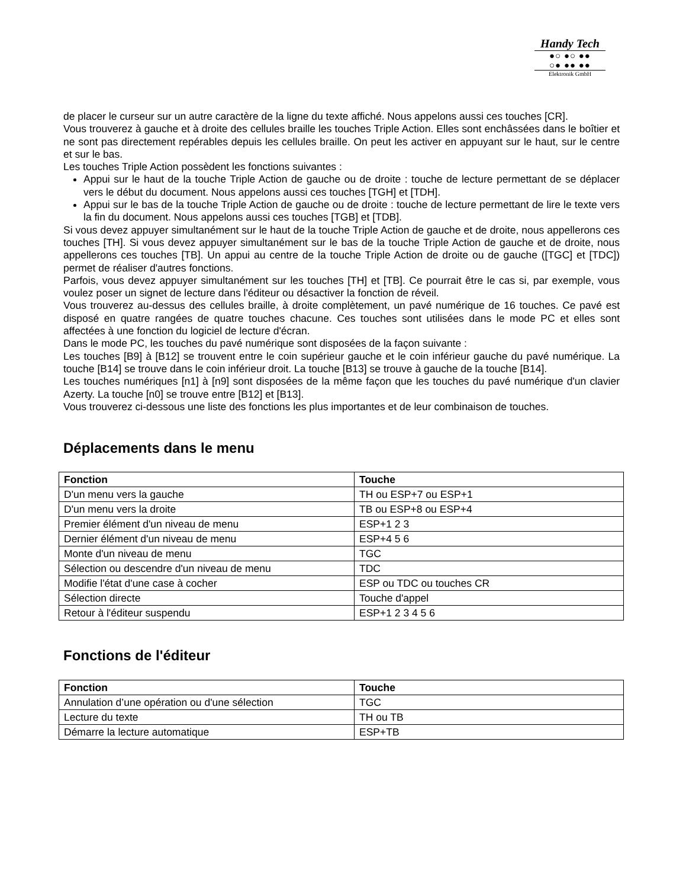Handy Tech
●○ ●○ ●●
○● ●● ●●
Elektronik GmbH
de placer le curseur sur un autre caractère de la ligne du texte affiché. Nous appelons aussi ces touches [CR].
Vous trouverez à gauche et à droite des cellules braille les touches Triple Action. Elles sont enchâssées dans le boîtier et ne sont pas directement repérables depuis les cellules braille. On peut les activer en appuyant sur le haut, sur le centre et sur le bas.
Les touches Triple Action possèdent les fonctions suivantes :
Appui sur le haut de la touche Triple Action de gauche ou de droite : touche de lecture permettant de se déplacer vers le début du document. Nous appelons aussi ces touches [TGH] et [TDH].
Appui sur le bas de la touche Triple Action de gauche ou de droite : touche de lecture permettant de lire le texte vers la fin du document. Nous appelons aussi ces touches [TGB] et [TDB].
Si vous devez appuyer simultanément sur le haut de la touche Triple Action de gauche et de droite, nous appellerons ces touches [TH]. Si vous devez appuyer simultanément sur le bas de la touche Triple Action de gauche et de droite, nous appellerons ces touches [TB]. Un appui au centre de la touche Triple Action de droite ou de gauche ([TGC] et [TDC]) permet de réaliser d'autres fonctions.
Parfois, vous devez appuyer simultanément sur les touches [TH] et [TB]. Ce pourrait être le cas si, par exemple, vous voulez poser un signet de lecture dans l'éditeur ou désactiver la fonction de réveil.
Vous trouverez au-dessus des cellules braille, à droite complètement, un pavé numérique de 16 touches. Ce pavé est disposé en quatre rangées de quatre touches chacune. Ces touches sont utilisées dans le mode PC et elles sont affectées à une fonction du logiciel de lecture d'écran.
Dans le mode PC, les touches du pavé numérique sont disposées de la façon suivante :
Les touches [B9] à [B12] se trouvent entre le coin supérieur gauche et le coin inférieur gauche du pavé numérique. La touche [B14] se trouve dans le coin inférieur droit. La touche [B13] se trouve à gauche de la touche [B14].
Les touches numériques [n1] à [n9] sont disposées de la même façon que les touches du pavé numérique d'un clavier Azerty. La touche [n0] se trouve entre [B12] et [B13].
Vous trouverez ci-dessous une liste des fonctions les plus importantes et de leur combinaison de touches.
Déplacements dans le menu
| Fonction | Touche |
| --- | --- |
| D'un menu vers la gauche | TH ou ESP+7 ou ESP+1 |
| D'un menu vers la droite | TB ou ESP+8 ou ESP+4 |
| Premier élément d'un niveau de menu | ESP+1 2 3 |
| Dernier élément d'un niveau de menu | ESP+4 5 6 |
| Monte d'un niveau de menu | TGC |
| Sélection ou descendre d'un niveau de menu | TDC |
| Modifie l'état d'une case à cocher | ESP ou TDC ou touches CR |
| Sélection directe | Touche d'appel |
| Retour à l'éditeur suspendu | ESP+1 2 3 4 5 6 |
Fonctions de l'éditeur
| Fonction | Touche |
| --- | --- |
| Annulation d’une opération ou d'une sélection | TGC |
| Lecture du texte | TH ou TB |
| Démarre la lecture automatique | ESP+TB |